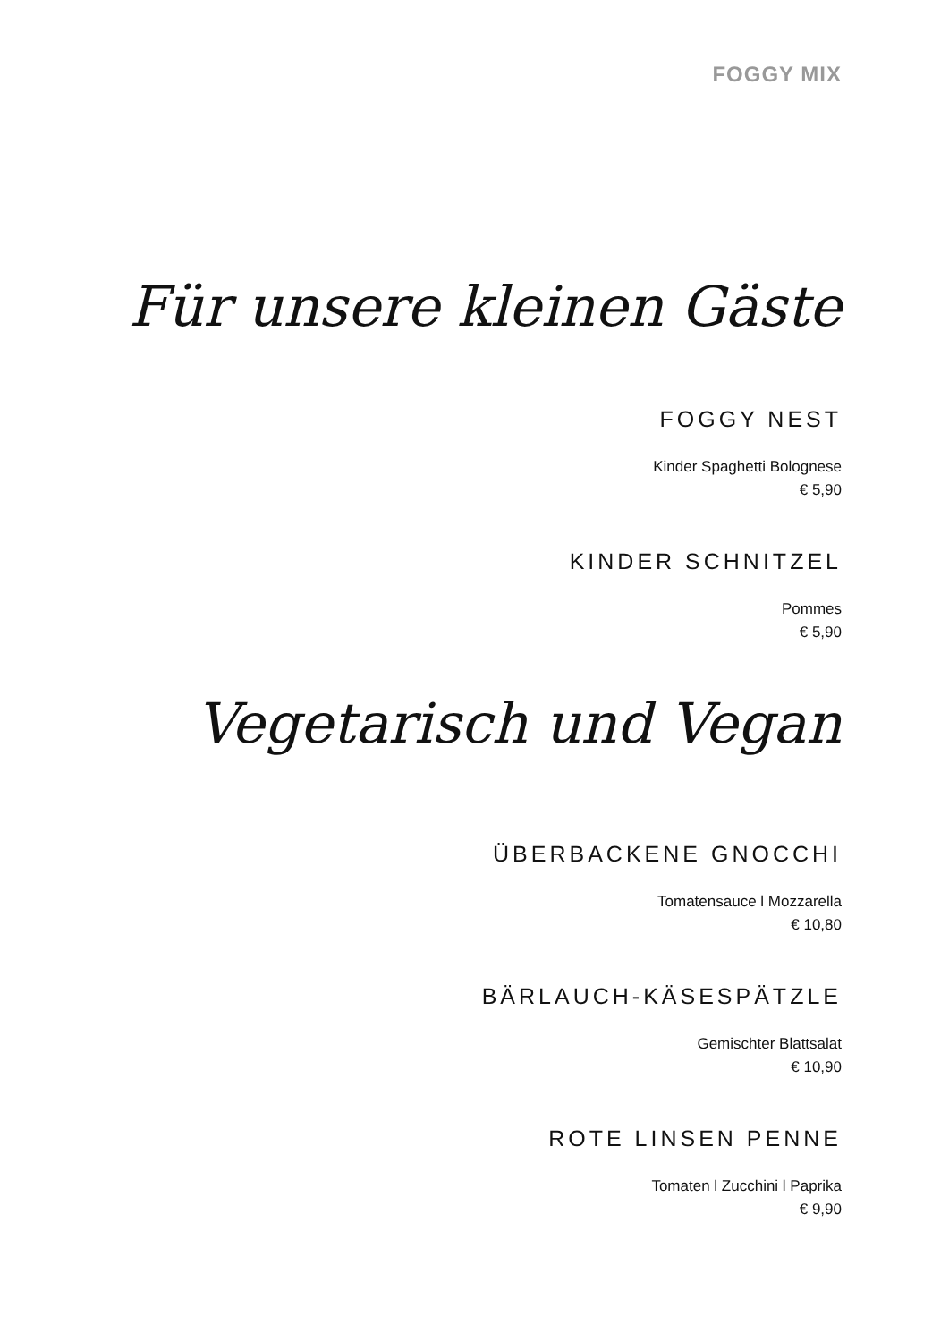FOGGY MIX
Für unsere kleinen Gäste
FOGGY NEST
Kinder Spaghetti Bolognese
€ 5,90
KINDER SCHNITZEL
Pommes
€ 5,90
Vegetarisch und Vegan
ÜBERBACKENE GNOCCHI
Tomatensauce l Mozzarella
€ 10,80
BÄRLAUCH-KÄSESPÄTZLE
Gemischter Blattsalat
€ 10,90
ROTE LINSEN PENNE
Tomaten l Zucchini l Paprika
€ 9,90